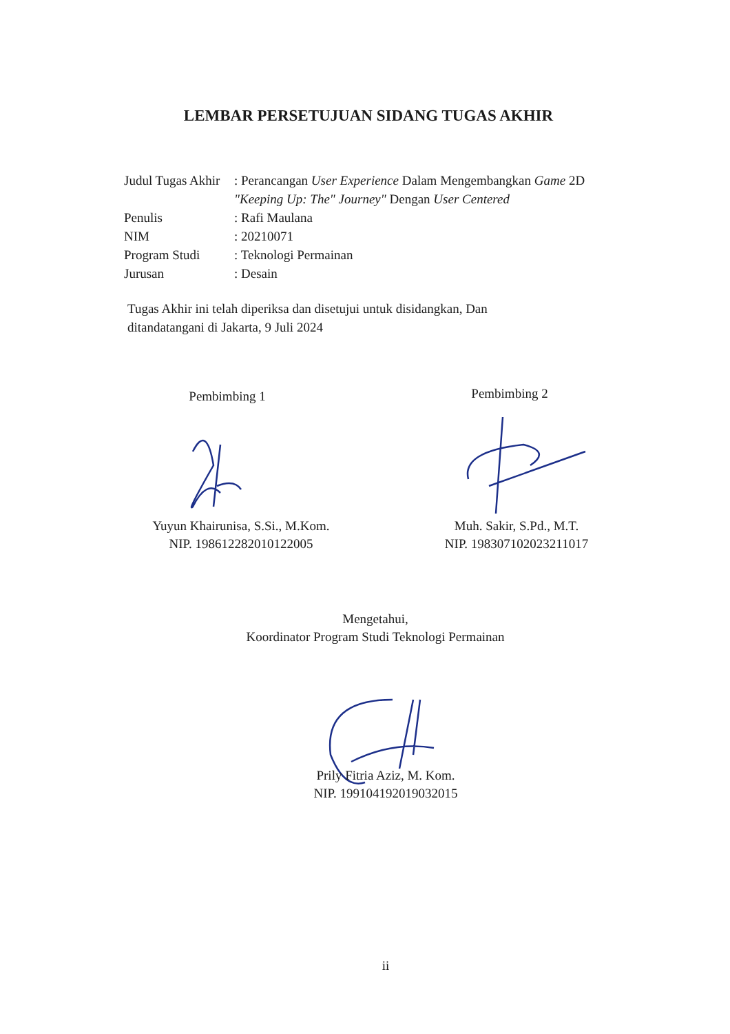LEMBAR PERSETUJUAN SIDANG TUGAS AKHIR
Judul Tugas Akhir
: Perancangan User Experience Dalam Mengembangkan Game 2D "Keeping Up: The" Journey" Dengan User Centered
Penulis : Rafi Maulana
NIM : 20210071
Program Studi : Teknologi Permainan
Jurusan : Desain
Tugas Akhir ini telah diperiksa dan disetujui untuk disidangkan, Dan ditandatangani di Jakarta, 9 Juli 2024
Pembimbing 1 Pembimbing 2
Yuyun Khairunisa, S.Si., M.Kom.
NIP. 198612282010122005
Muh. Sakir, S.Pd., M.T.
NIP. 198307102023211017
Mengetahui,
Koordinator Program Studi Teknologi Permainan
Prily Fitria Aziz, M. Kom.
NIP. 199104192019032015
ii